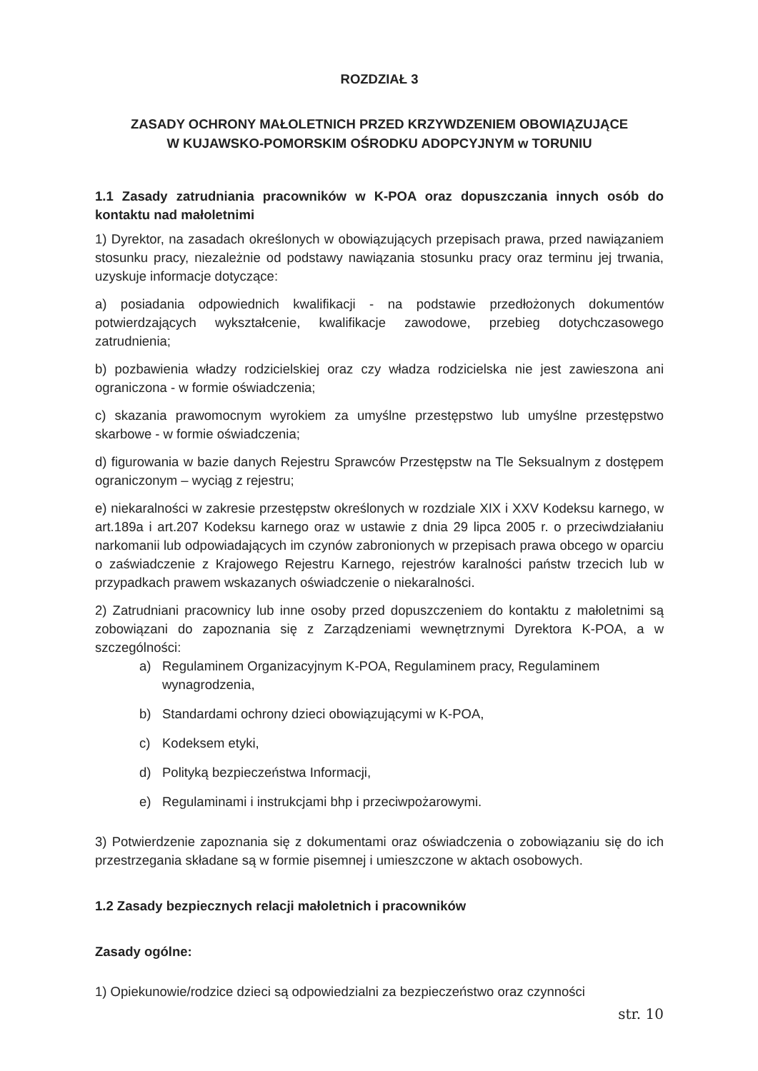ROZDZIAŁ 3
ZASADY OCHRONY MAŁOLETNICH PRZED KRZYWDZENIEM OBOWIĄZUJĄCE
W KUJAWSKO-POMORSKIM OŚRODKU ADOPCYJNYM w TORUNIU
1.1 Zasady zatrudniania pracowników w K-POA oraz dopuszczania innych osób do kontaktu nad małoletnimi
1) Dyrektor, na zasadach określonych w obowiązujących przepisach prawa, przed nawiązaniem stosunku pracy, niezależnie od podstawy nawiązania stosunku pracy oraz terminu jej trwania, uzyskuje informacje dotyczące:
a) posiadania odpowiednich kwalifikacji - na podstawie przedłożonych dokumentów potwierdzających wykształcenie, kwalifikacje zawodowe, przebieg dotychczasowego zatrudnienia;
b) pozbawienia władzy rodzicielskiej oraz czy władza rodzicielska nie jest zawieszona ani ograniczona - w formie oświadczenia;
c) skazania prawomocnym wyrokiem za umyślne przestępstwo lub umyślne przestępstwo skarbowe - w formie oświadczenia;
d) figurowania w bazie danych Rejestru Sprawców Przestępstw na Tle Seksualnym z dostępem ograniczonym – wyciąg z rejestru;
e) niekaralności w zakresie przestępstw określonych w rozdziale XIX i XXV Kodeksu karnego, w art.189a i art.207 Kodeksu karnego oraz w ustawie z dnia 29 lipca 2005 r. o przeciwdziałaniu narkomanii lub odpowiadających im czynów zabronionych w przepisach prawa obcego w oparciu o zaświadczenie z Krajowego Rejestru Karnego, rejestrów karalności państw trzecich lub w przypadkach prawem wskazanych oświadczenie o niekaralności.
2) Zatrudniani pracownicy lub inne osoby przed dopuszczeniem do kontaktu z małoletnimi są zobowiązani do zapoznania się z Zarządzeniami wewnętrznymi Dyrektora K-POA, a w szczególności:
a) Regulaminem Organizacyjnym K-POA, Regulaminem pracy, Regulaminem wynagrodzenia,
b) Standardami ochrony dzieci obowiązującymi w K-POA,
c) Kodeksem etyki,
d) Polityką bezpieczeństwa Informacji,
e) Regulaminami i instrukcjami bhp i przeciwpożarowymi.
3) Potwierdzenie zapoznania się z dokumentami oraz oświadczenia o zobowiązaniu się do ich przestrzegania składane są w formie pisemnej i umieszczone w aktach osobowych.
1.2 Zasady bezpiecznych relacji małoletnich i pracowników
Zasady ogólne:
1) Opiekunowie/rodzice dzieci są odpowiedzialni za bezpieczeństwo oraz czynności
str. 10